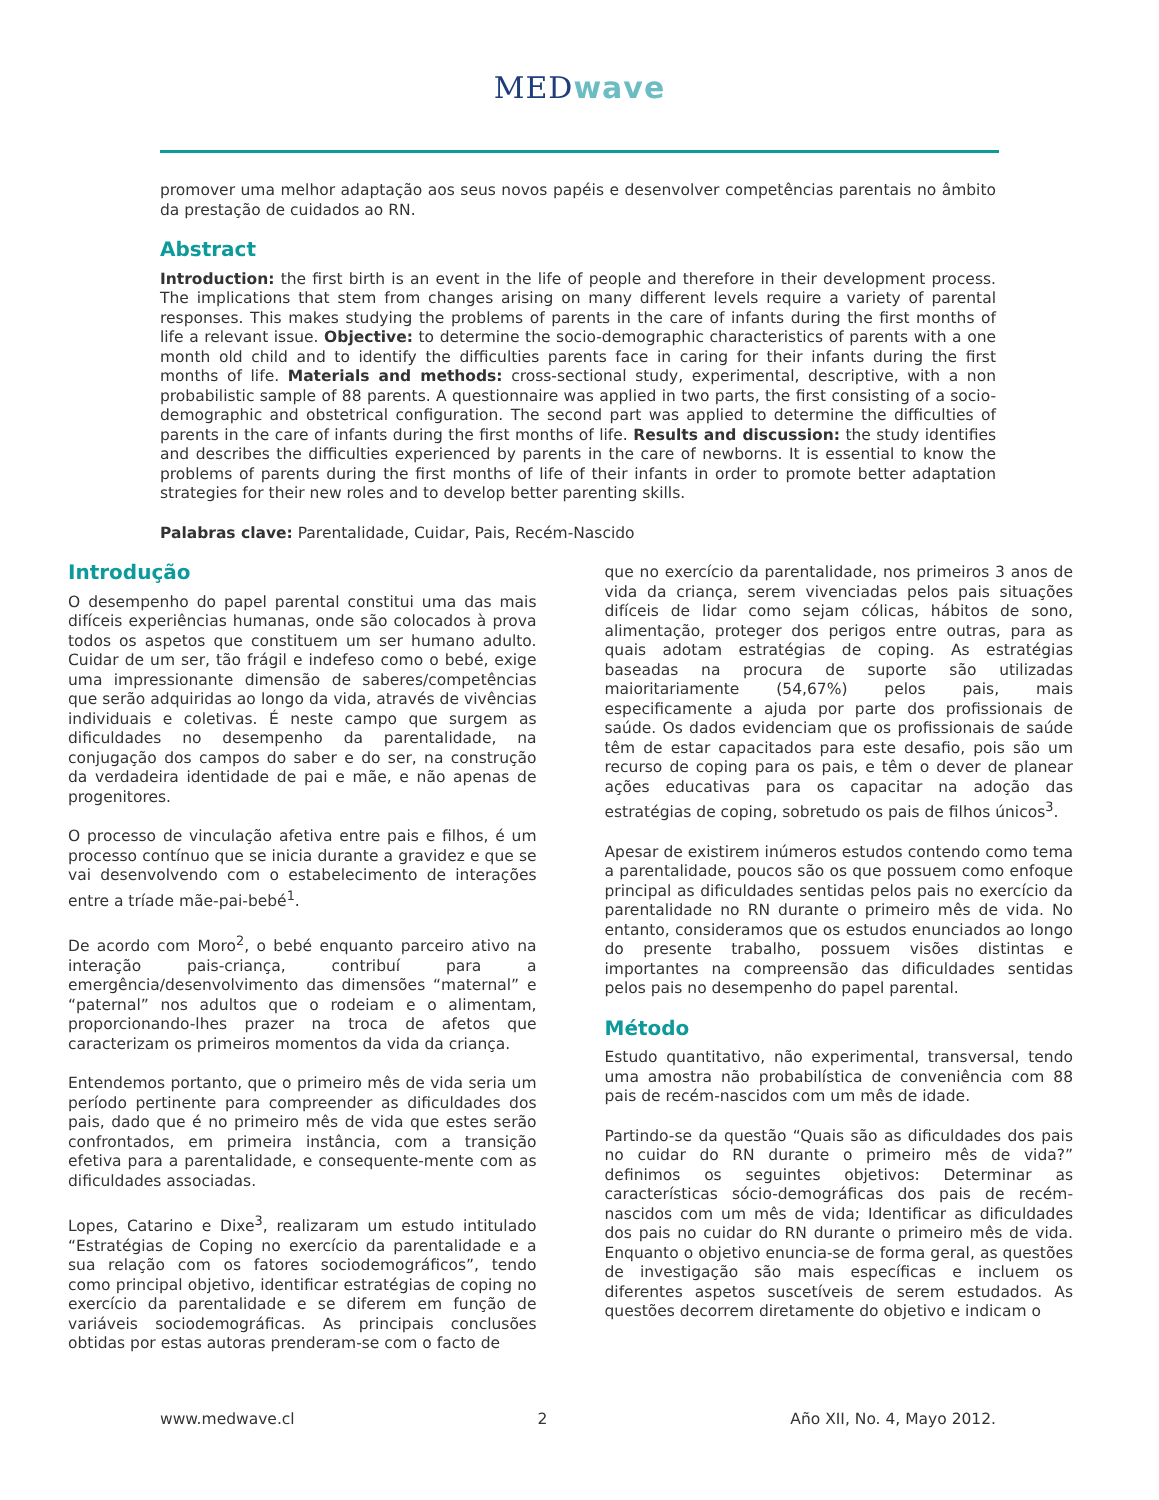MED wave
promover uma melhor adaptação aos seus novos papéis e desenvolver competências parentais no âmbito da prestação de cuidados ao RN.
Abstract
Introduction: the first birth is an event in the life of people and therefore in their development process. The implications that stem from changes arising on many different levels require a variety of parental responses. This makes studying the problems of parents in the care of infants during the first months of life a relevant issue. Objective: to determine the socio-demographic characteristics of parents with a one month old child and to identify the difficulties parents face in caring for their infants during the first months of life. Materials and methods: cross-sectional study, experimental, descriptive, with a non probabilistic sample of 88 parents. A questionnaire was applied in two parts, the first consisting of a socio-demographic and obstetrical configuration. The second part was applied to determine the difficulties of parents in the care of infants during the first months of life. Results and discussion: the study identifies and describes the difficulties experienced by parents in the care of newborns. It is essential to know the problems of parents during the first months of life of their infants in order to promote better adaptation strategies for their new roles and to develop better parenting skills.
Palabras clave: Parentalidade, Cuidar, Pais, Recém-Nascido
Introdução
O desempenho do papel parental constitui uma das mais difíceis experiências humanas, onde são colocados à prova todos os aspetos que constituem um ser humano adulto. Cuidar de um ser, tão frágil e indefeso como o bebé, exige uma impressionante dimensão de saberes/competências que serão adquiridas ao longo da vida, através de vivências individuais e coletivas. É neste campo que surgem as dificuldades no desempenho da parentalidade, na conjugação dos campos do saber e do ser, na construção da verdadeira identidade de pai e mãe, e não apenas de progenitores.
O processo de vinculação afetiva entre pais e filhos, é um processo contínuo que se inicia durante a gravidez e que se vai desenvolvendo com o estabelecimento de interações entre a tríade mãe-pai-bebé<sup>1</sup>.
De acordo com Moro<sup>2</sup>, o bebé enquanto parceiro ativo na interação pais-criança, contribuí para a emergência/desenvolvimento das dimensões “maternal” e “paternal” nos adultos que o rodeiam e o alimentam, proporcionando-lhes prazer na troca de afetos que caracterizam os primeiros momentos da vida da criança.
Entendemos portanto, que o primeiro mês de vida seria um período pertinente para compreender as dificuldades dos pais, dado que é no primeiro mês de vida que estes serão confrontados, em primeira instância, com a transição efetiva para a parentalidade, e consequente-mente com as dificuldades associadas.
Lopes, Catarino e Dixe<sup>3</sup>, realizaram um estudo intitulado “Estratégias de Coping no exercício da parentalidade e a sua relação com os fatores sociodemográficos”, tendo como principal objetivo, identificar estratégias de coping no exercício da parentalidade e se diferem em função de variáveis sociodemográficas. As principais conclusões obtidas por estas autoras prenderam-se com o facto de
que no exercício da parentalidade, nos primeiros 3 anos de vida da criança, serem vivenciadas pelos pais situações difíceis de lidar como sejam cólicas, hábitos de sono, alimentação, proteger dos perigos entre outras, para as quais adotam estratégias de coping. As estratégias baseadas na procura de suporte são utilizadas maioritariamente (54,67%) pelos pais, mais especificamente a ajuda por parte dos profissionais de saúde. Os dados evidenciam que os profissionais de saúde têm de estar capacitados para este desafio, pois são um recurso de coping para os pais, e têm o dever de planear ações educativas para os capacitar na adoção das estratégias de coping, sobretudo os pais de filhos únicos<sup>3</sup>.
Apesar de existirem inúmeros estudos contendo como tema a parentalidade, poucos são os que possuem como enfoque principal as dificuldades sentidas pelos pais no exercício da parentalidade no RN durante o primeiro mês de vida. No entanto, consideramos que os estudos enunciados ao longo do presente trabalho, possuem visões distintas e importantes na compreensão das dificuldades sentidas pelos pais no desempenho do papel parental.
Método
Estudo quantitativo, não experimental, transversal, tendo uma amostra não probabilística de conveniência com 88 pais de recém-nascidos com um mês de idade.
Partindo-se da questão “Quais são as dificuldades dos pais no cuidar do RN durante o primeiro mês de vida?” definimos os seguintes objetivos: Determinar as características sócio-demográficas dos pais de recém-nascidos com um mês de vida; Identificar as dificuldades dos pais no cuidar do RN durante o primeiro mês de vida. Enquanto o objetivo enuncia-se de forma geral, as questões de investigação são mais específicas e incluem os diferentes aspetos suscetíveis de serem estudados. As questões decorrem diretamente do objetivo e indicam o
www.medwave.cl 2 Año XII, No. 4, Mayo 2012.